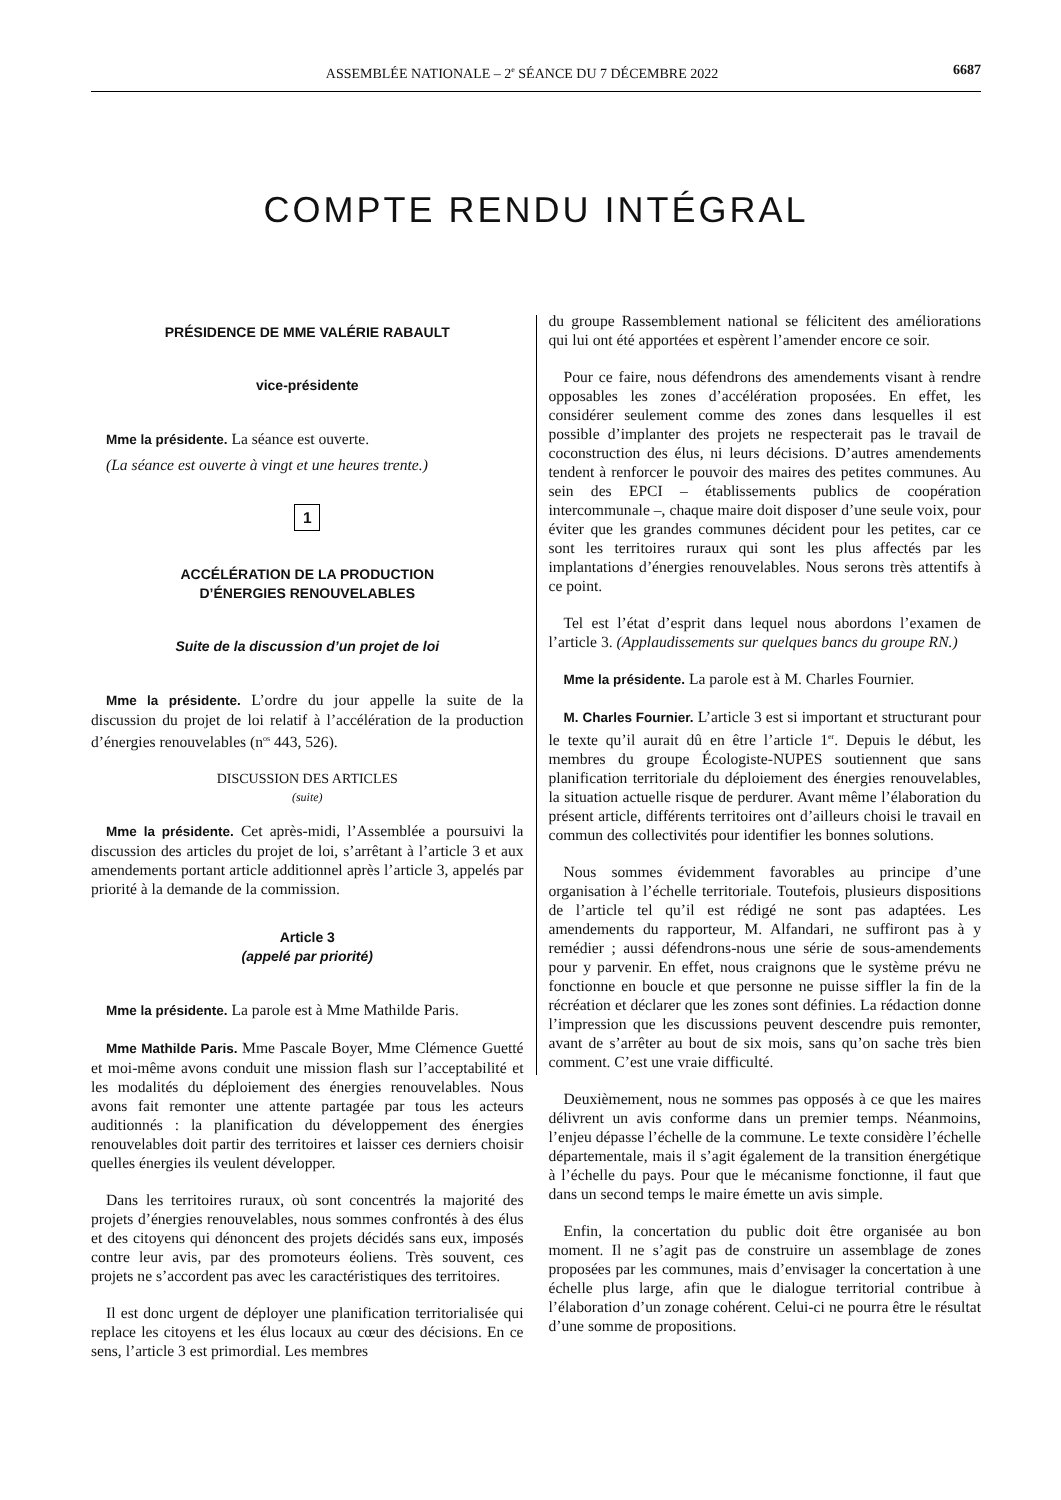ASSEMBLÉE NATIONALE – 2<sup>e</sup> SÉANCE DU 7 DÉCEMBRE 2022 6687
COMPTE RENDU INTÉGRAL
PRÉSIDENCE DE MME VALÉRIE RABAULT
vice-présidente
Mme la présidente. La séance est ouverte.
(La séance est ouverte à vingt et une heures trente.)
1
ACCÉLÉRATION DE LA PRODUCTION
D’ÉNERGIES RENOUVELABLES
Suite de la discussion d’un projet de loi
Mme la présidente. L’ordre du jour appelle la suite de la discussion du projet de loi relatif à l’accélération de la production d’énergies renouvelables (n<sup>os</sup> 443, 526).
DISCUSSION DES ARTICLES
(suite)
Mme la présidente. Cet après-midi, l’Assemblée a poursuivi la discussion des articles du projet de loi, s’arrêtant à l’article 3 et aux amendements portant article additionnel après l’article 3, appelés par priorité à la demande de la commission.
Article 3
(appelé par priorité)
Mme la présidente. La parole est à Mme Mathilde Paris.
Mme Mathilde Paris. Mme Pascale Boyer, Mme Clémence Guetté et moi-même avons conduit une mission flash sur l’acceptabilité et les modalités du déploiement des énergies renouvelables. Nous avons fait remonter une attente partagée par tous les acteurs auditionnés : la planification du développement des énergies renouvelables doit partir des territoires et laisser ces derniers choisir quelles énergies ils veulent développer.
Dans les territoires ruraux, où sont concentrés la majorité des projets d’énergies renouvelables, nous sommes confrontés à des élus et des citoyens qui dénoncent des projets décidés sans eux, imposés contre leur avis, par des promoteurs éoliens. Très souvent, ces projets ne s’accordent pas avec les caractéristiques des territoires.
Il est donc urgent de déployer une planification territorialisée qui replace les citoyens et les élus locaux au cœur des décisions. En ce sens, l’article 3 est primordial. Les membres
du groupe Rassemblement national se félicitent des améliorations qui lui ont été apportées et espèrent l’amender encore ce soir.
Pour ce faire, nous défendrons des amendements visant à rendre opposables les zones d’accélération proposées. En effet, les considérer seulement comme des zones dans lesquelles il est possible d’implanter des projets ne respecterait pas le travail de coconstruction des élus, ni leurs décisions. D’autres amendements tendent à renforcer le pouvoir des maires des petites communes. Au sein des EPCI – établissements publics de coopération intercommunale –, chaque maire doit disposer d’une seule voix, pour éviter que les grandes communes décident pour les petites, car ce sont les territoires ruraux qui sont les plus affectés par les implantations d’énergies renouvelables. Nous serons très attentifs à ce point.
Tel est l’état d’esprit dans lequel nous abordons l’examen de l’article 3. (Applaudissements sur quelques bancs du groupe RN.)
Mme la présidente. La parole est à M. Charles Fournier.
M. Charles Fournier. L’article 3 est si important et structurant pour le texte qu’il aurait dû en être l’article 1<sup>er</sup>. Depuis le début, les membres du groupe Écologiste-NUPES soutiennent que sans planification territoriale du déploiement des énergies renouvelables, la situation actuelle risque de perdurer. Avant même l’élaboration du présent article, différents territoires ont d’ailleurs choisi le travail en commun des collectivités pour identifier les bonnes solutions.
Nous sommes évidemment favorables au principe d’une organisation à l’échelle territoriale. Toutefois, plusieurs dispositions de l’article tel qu’il est rédigé ne sont pas adaptées. Les amendements du rapporteur, M. Alfandari, ne suffiront pas à y remédier ; aussi défendrons-nous une série de sous-amendements pour y parvenir. En effet, nous craignons que le système prévu ne fonctionne en boucle et que personne ne puisse siffler la fin de la récréation et déclarer que les zones sont définies. La rédaction donne l’impression que les discussions peuvent descendre puis remonter, avant de s’arrêter au bout de six mois, sans qu’on sache très bien comment. C’est une vraie difficulté.
Deuxièmement, nous ne sommes pas opposés à ce que les maires délivrent un avis conforme dans un premier temps. Néanmoins, l’enjeu dépasse l’échelle de la commune. Le texte considère l’échelle départementale, mais il s’agit également de la transition énergétique à l’échelle du pays. Pour que le mécanisme fonctionne, il faut que dans un second temps le maire émette un avis simple.
Enfin, la concertation du public doit être organisée au bon moment. Il ne s’agit pas de construire un assemblage de zones proposées par les communes, mais d’envisager la concertation à une échelle plus large, afin que le dialogue territorial contribue à l’élaboration d’un zonage cohérent. Celui-ci ne pourra être le résultat d’une somme de propositions.